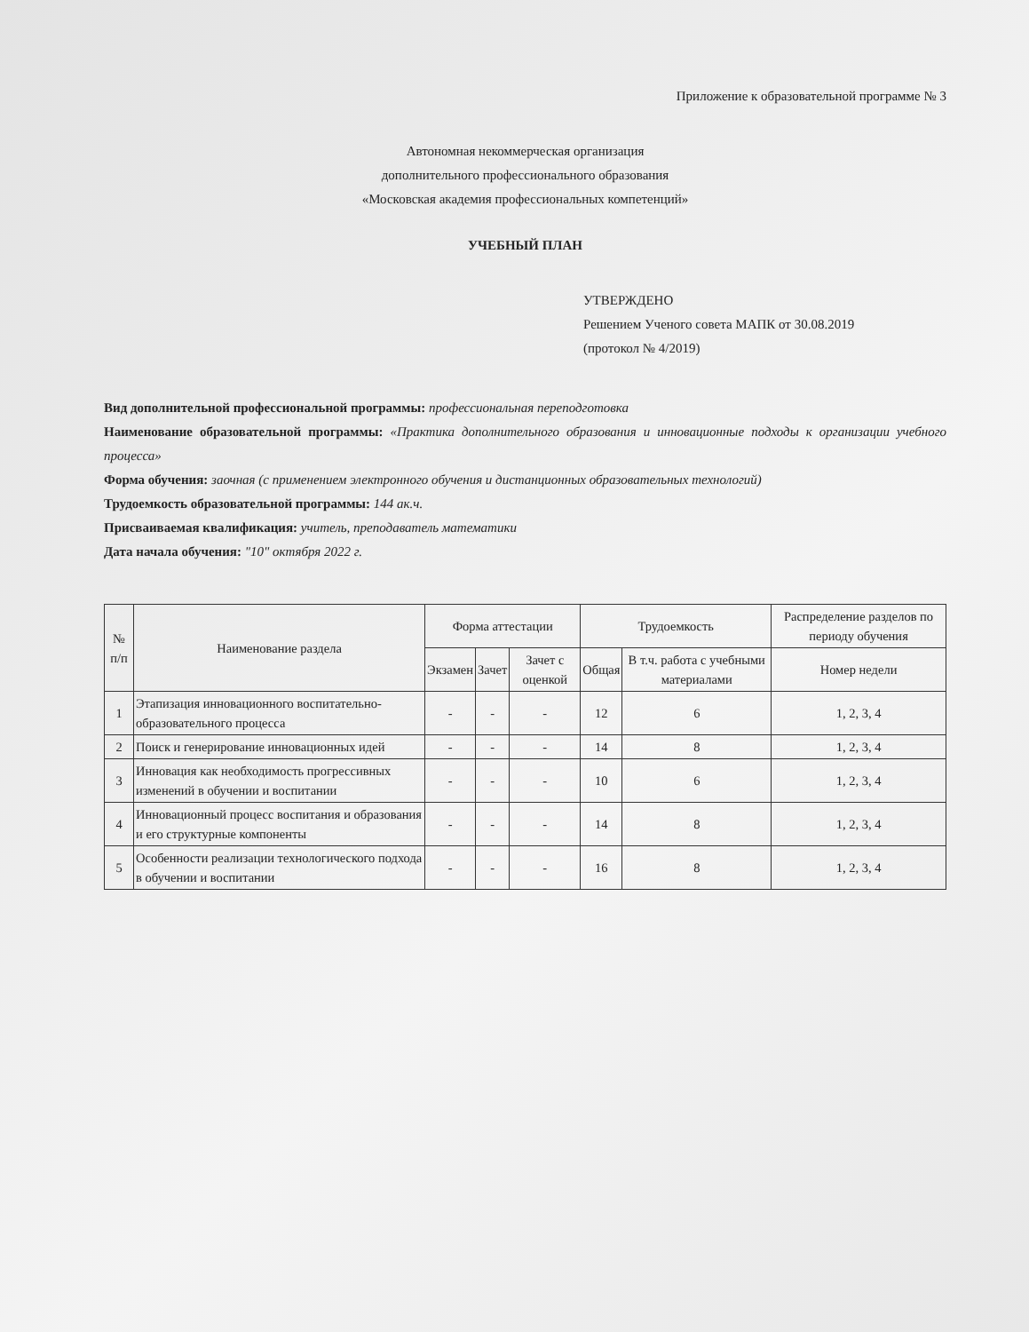Приложение к образовательной программе № 3
Автономная некоммерческая организация
дополнительного профессионального образования
«Московская академия профессиональных компетенций»
УЧЕБНЫЙ ПЛАН
УТВЕРЖДЕНО
Решением Ученого совета МАПК от 30.08.2019
(протокол № 4/2019)
Вид дополнительной профессиональной программы: профессиональная переподготовка
Наименование образовательной программы: «Практика дополнительного образования и инновационные подходы к организации учебного процесса»
Форма обучения: заочная (с применением электронного обучения и дистанционных образовательных технологий)
Трудоемкость образовательной программы: 144 ак.ч.
Присваиваемая квалификация: учитель, преподаватель математики
Дата начала обучения: "10" октября 2022 г.
| № п/п | Наименование раздела | Форма аттестации | | | Трудоемкость | | Распределение разделов по периоду обучения |
| --- | --- | --- | --- | --- | --- | --- | --- |
| | | Экзамен | Зачет | Зачет с оценкой | Общая | В т.ч. работа с учебными материалами | Номер недели |
| 1 | Этапизация инновационного воспитательно-образовательного процесса | - | - | - | 12 | 6 | 1, 2, 3, 4 |
| 2 | Поиск и генерирование инновационных идей | - | - | - | 14 | 8 | 1, 2, 3, 4 |
| 3 | Инновация как необходимость прогрессивных изменений в обучении и воспитании | - | - | - | 10 | 6 | 1, 2, 3, 4 |
| 4 | Инновационный процесс воспитания и образования и его структурные компоненты | - | - | - | 14 | 8 | 1, 2, 3, 4 |
| 5 | Особенности реализации технологического подхода в обучении и воспитании | - | - | - | 16 | 8 | 1, 2, 3, 4 |